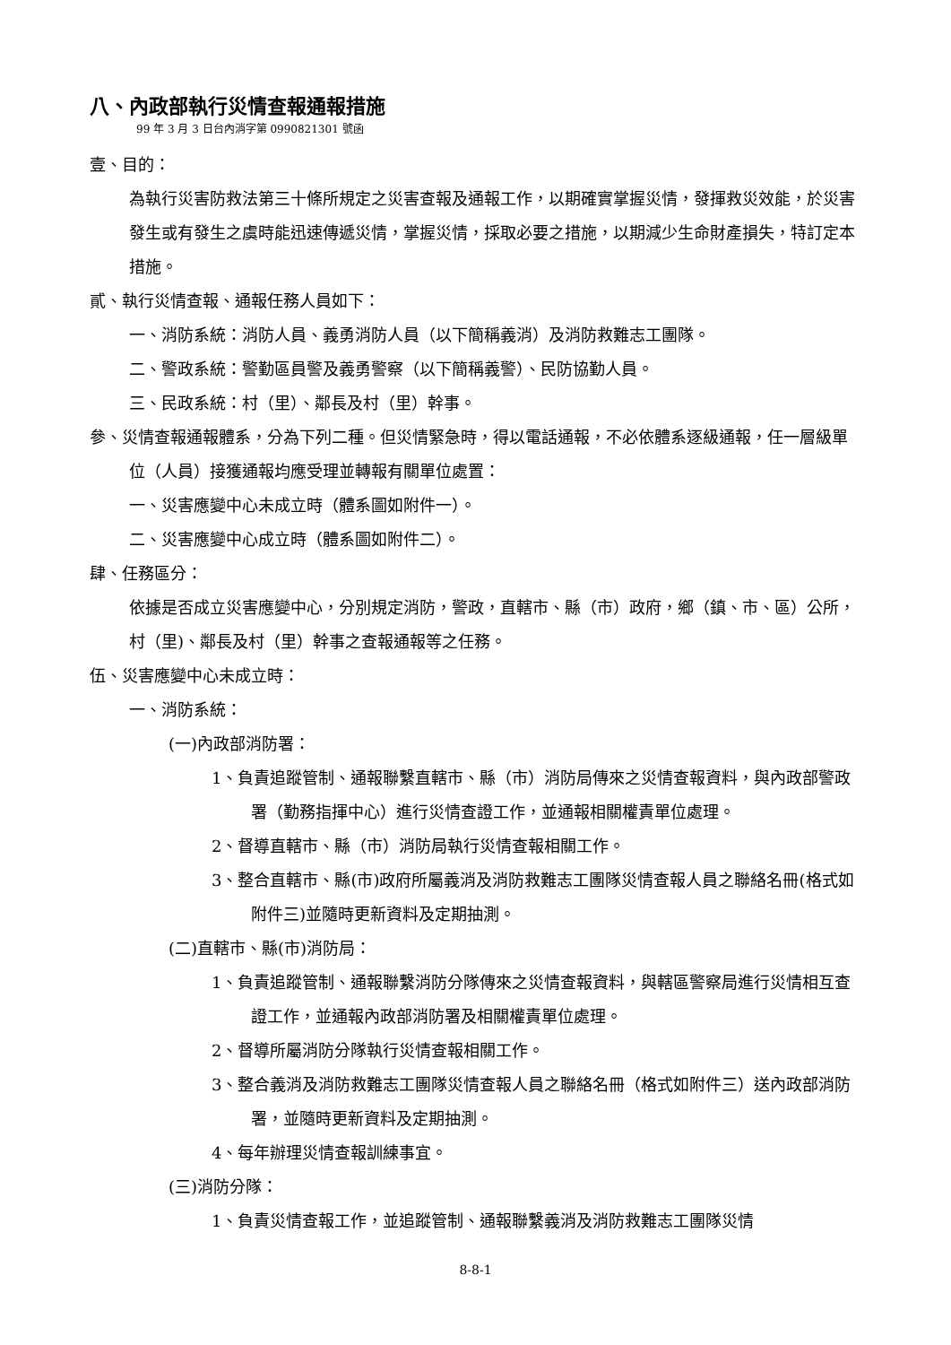八、內政部執行災情查報通報措施
99 年 3 月 3 日台內消字第 0990821301 號函
壹、目的：
為執行災害防救法第三十條所規定之災害查報及通報工作，以期確實掌握災情，發揮救災效能，於災害發生或有發生之虞時能迅速傳遞災情，掌握災情，採取必要之措施，以期減少生命財產損失，特訂定本措施。
貳、執行災情查報、通報任務人員如下：
一、消防系統：消防人員、義勇消防人員（以下簡稱義消）及消防救難志工團隊。
二、警政系統：警勤區員警及義勇警察（以下簡稱義警）、民防協勤人員。
三、民政系統：村（里）、鄰長及村（里）幹事。
參、災情查報通報體系，分為下列二種。但災情緊急時，得以電話通報，不必依體系逐級通報，任一層級單位（人員）接獲通報均應受理並轉報有關單位處置：
一、災害應變中心未成立時（體系圖如附件一）。
二、災害應變中心成立時（體系圖如附件二）。
肆、任務區分：
依據是否成立災害應變中心，分別規定消防，警政，直轄市、縣（市）政府，鄉（鎮、市、區）公所，村（里)、鄰長及村（里）幹事之查報通報等之任務。
伍、災害應變中心未成立時：
一、消防系統：
(一)內政部消防署：
1、負責追蹤管制、通報聯繫直轄市、縣（市）消防局傳來之災情查報資料，與內政部警政署（勤務指揮中心）進行災情查證工作，並通報相關權責單位處理。
2、督導直轄市、縣（市）消防局執行災情查報相關工作。
3、整合直轄市、縣(市)政府所屬義消及消防救難志工團隊災情查報人員之聯絡名冊(格式如附件三)並隨時更新資料及定期抽測。
(二)直轄市、縣(市)消防局：
1、負責追蹤管制、通報聯繫消防分隊傳來之災情查報資料，與轄區警察局進行災情相互查證工作，並通報內政部消防署及相關權責單位處理。
2、督導所屬消防分隊執行災情查報相關工作。
3、整合義消及消防救難志工團隊災情查報人員之聯絡名冊（格式如附件三）送內政部消防署，並隨時更新資料及定期抽測。
4、每年辦理災情查報訓練事宜。
(三)消防分隊：
1、負責災情查報工作，並追蹤管制、通報聯繫義消及消防救難志工團隊災情
8-8-1